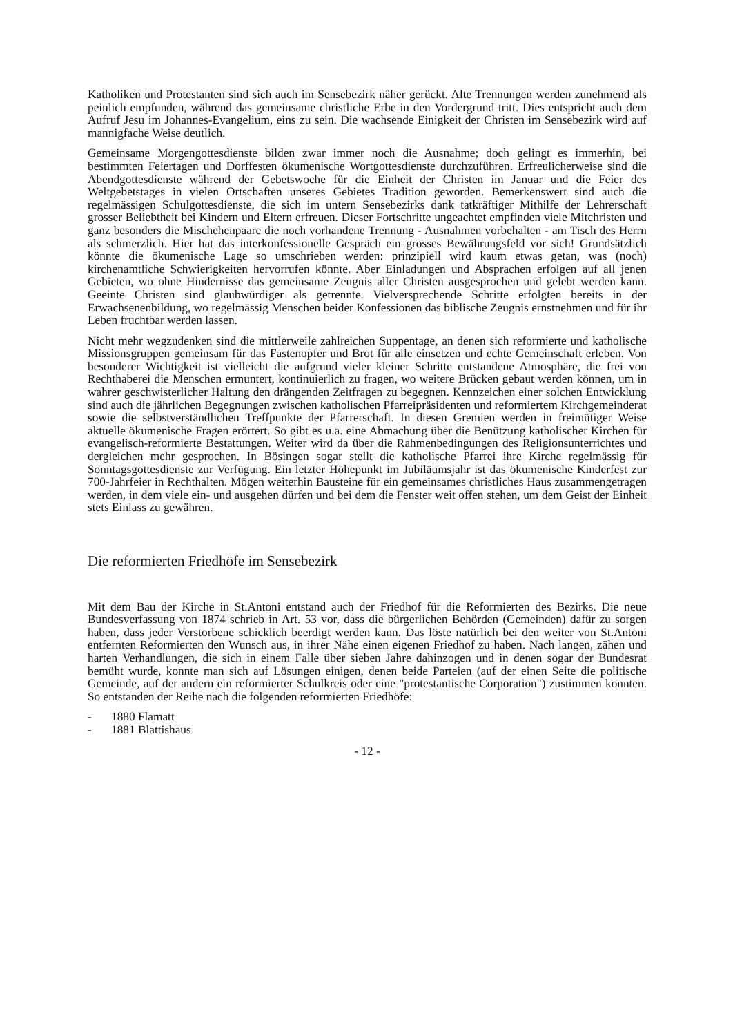Katholiken und Protestanten sind sich auch im Sensebezirk näher gerückt. Alte Trennungen werden zunehmend als peinlich empfunden, während das gemeinsame christliche Erbe in den Vordergrund tritt. Dies entspricht auch dem Aufruf Jesu im Johannes-Evangelium, eins zu sein. Die wachsende Einigkeit der Christen im Sensebezirk wird auf mannigfache Weise deutlich.
Gemeinsame Morgengottesdienste bilden zwar immer noch die Ausnahme; doch gelingt es immerhin, bei bestimmten Feiertagen und Dorffesten ökumenische Wortgottesdienste durchzuführen. Erfreulicherweise sind die Abendgottesdienste während der Gebetswoche für die Einheit der Christen im Januar und die Feier des Weltgebetstages in vielen Ortschaften unseres Gebietes Tradition geworden. Bemerkenswert sind auch die regelmässigen Schulgottesdienste, die sich im untern Sensebezirks dank tatkräftiger Mithilfe der Lehrerschaft grosser Beliebtheit bei Kindern und Eltern erfreuen. Dieser Fortschritte ungeachtet empfinden viele Mitchristen und ganz besonders die Mischehenpaare die noch vorhandene Trennung - Ausnahmen vorbehalten - am Tisch des Herrn als schmerzlich. Hier hat das interkonfessionelle Gespräch ein grosses Bewährungsfeld vor sich! Grundsätzlich könnte die ökumenische Lage so umschrieben werden: prinzipiell wird kaum etwas getan, was (noch) kirchenamtliche Schwierigkeiten hervorrufen könnte. Aber Einladungen und Absprachen erfolgen auf all jenen Gebieten, wo ohne Hindernisse das gemeinsame Zeugnis aller Christen ausgesprochen und gelebt werden kann. Geeinte Christen sind glaubwürdiger als getrennte. Vielversprechende Schritte erfolgten bereits in der Erwachsenenbildung, wo regelmässig Menschen beider Konfessionen das biblische Zeugnis ernstnehmen und für ihr Leben fruchtbar werden lassen.
Nicht mehr wegzudenken sind die mittlerweile zahlreichen Suppentage, an denen sich reformierte und katholische Missionsgruppen gemeinsam für das Fastenopfer und Brot für alle einsetzen und echte Gemeinschaft erleben. Von besonderer Wichtigkeit ist vielleicht die aufgrund vieler kleiner Schritte entstandene Atmosphäre, die frei von Rechthaberei die Menschen ermuntert, kontinuierlich zu fragen, wo weitere Brücken gebaut werden können, um in wahrer geschwisterlicher Haltung den drängenden Zeitfragen zu begegnen. Kennzeichen einer solchen Entwicklung sind auch die jährlichen Begegnungen zwischen katholischen Pfarreipräsidenten und reformiertem Kirchgemeinderat sowie die selbstverständlichen Treffpunkte der Pfarrerschaft. In diesen Gremien werden in freimütiger Weise aktuelle ökumenische Fragen erörtert. So gibt es u.a. eine Abmachung über die Benützung katholischer Kirchen für evangelisch-reformierte Bestattungen. Weiter wird da über die Rahmenbedingungen des Religionsunterrichtes und dergleichen mehr gesprochen. In Bösingen sogar stellt die katholische Pfarrei ihre Kirche regelmässig für Sonntagsgottesdienste zur Verfügung. Ein letzter Höhepunkt im Jubiläumsjahr ist das ökumenische Kinderfest zur 700-Jahrfeier in Rechthalten. Mögen weiterhin Bausteine für ein gemeinsames christliches Haus zusammengetragen werden, in dem viele ein- und ausgehen dürfen und bei dem die Fenster weit offen stehen, um dem Geist der Einheit stets Einlass zu gewähren.
Die reformierten Friedhöfe im Sensebezirk
Mit dem Bau der Kirche in St.Antoni entstand auch der Friedhof für die Reformierten des Bezirks. Die neue Bundesverfassung von 1874 schrieb in Art. 53 vor, dass die bürgerlichen Behörden (Gemeinden) dafür zu sorgen haben, dass jeder Verstorbene schicklich beerdigt werden kann. Das löste natürlich bei den weiter von St.Antoni entfernten Reformierten den Wunsch aus, in ihrer Nähe einen eigenen Friedhof zu haben. Nach langen, zähen und harten Verhandlungen, die sich in einem Falle über sieben Jahre dahinzogen und in denen sogar der Bundesrat bemüht wurde, konnte man sich auf Lösungen einigen, denen beide Parteien (auf der einen Seite die politische Gemeinde, auf der andern ein reformierter Schulkreis oder eine "protestantische Corporation") zustimmen konnten. So entstanden der Reihe nach die folgenden reformierten Friedhöfe:
- 1880 Flamatt
- 1881 Blattishaus
- 12 -